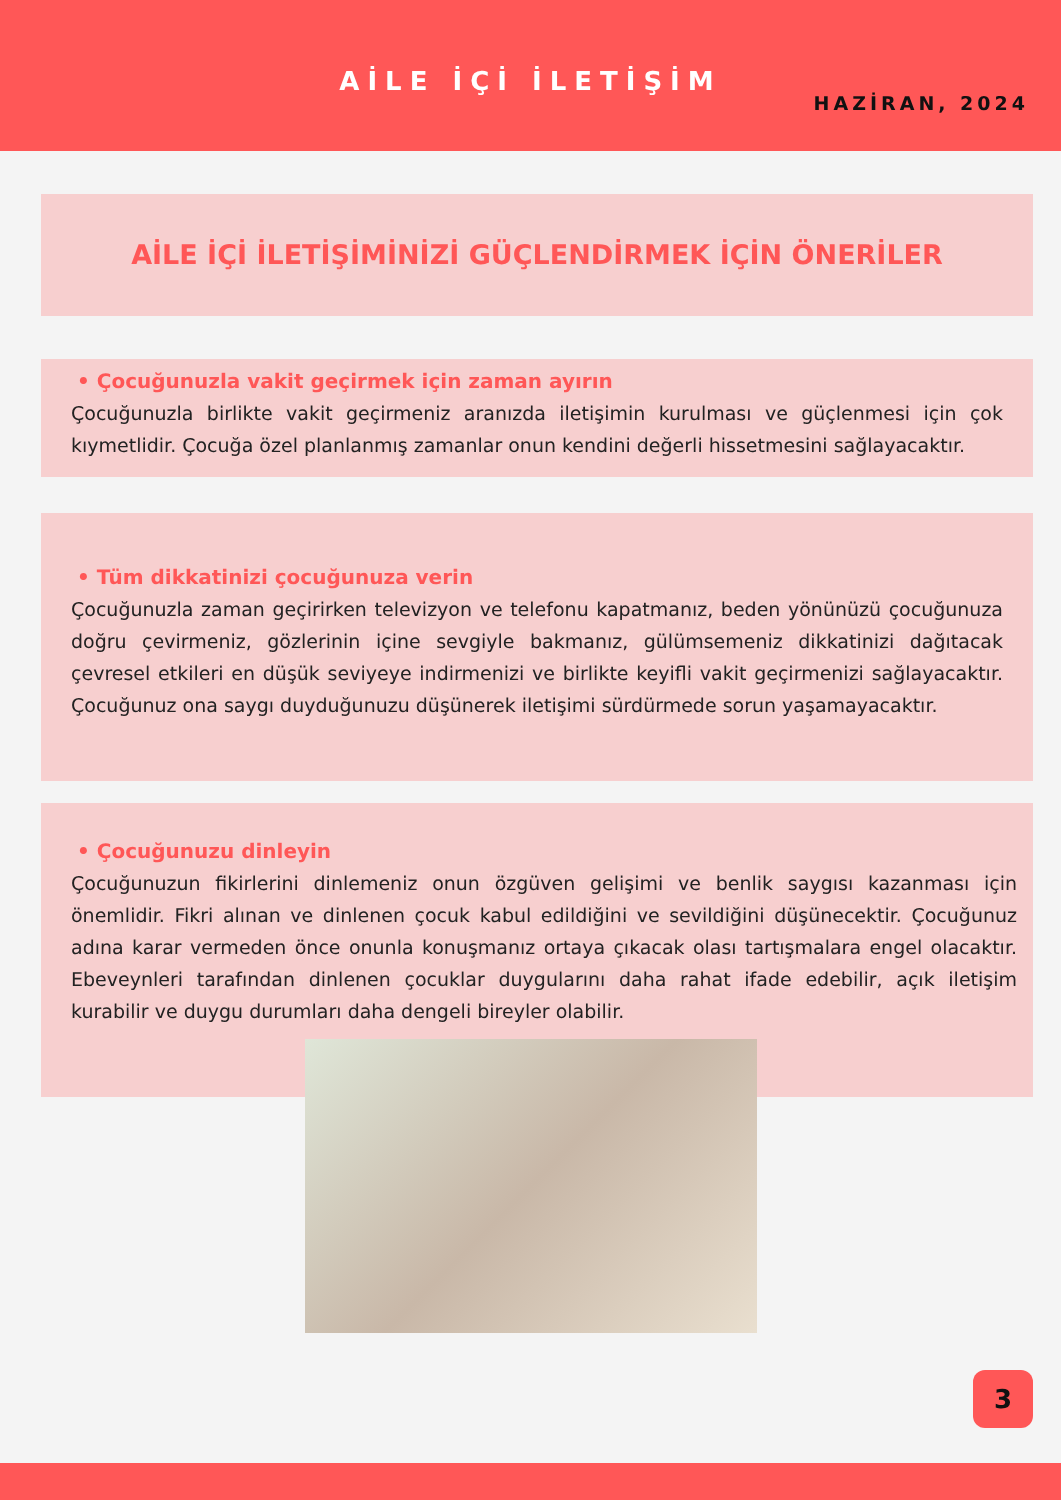AİLE İÇİ İLETİŞİM
HAZİRAN, 2024
AİLE İÇİ İLETİŞİMİNİZİ GÜÇLENDİRMEK İÇİN ÖNERİLER
• Çocuğunuzla vakit geçirmek için zaman ayırın
Çocuğunuzla birlikte vakit geçirmeniz aranızda iletişimin kurulması ve güçlenmesi için çok kıymetlidir. Çocuğa özel planlanmış zamanlar onun kendini değerli hissetmesini sağlayacaktır.
• Tüm dikkatinizi çocuğunuza verin
Çocuğunuzla zaman geçirirken televizyon ve telefonu kapatmanız, beden yönünüzü çocuğunuza doğru çevirmeniz, gözlerinin içine sevgiyle bakmanız, gülümsemeniz dikkatinizi dağıtacak çevresel etkileri en düşük seviyeye indirmenizi ve birlikte keyifli vakit geçirmenizi sağlayacaktır. Çocuğunuz ona saygı duyduğunuzu düşünerek iletişimi sürdürmede sorun yaşamayacaktır.
• Çocuğunuzu dinleyin
Çocuğunuzun fikirlerini dinlemeniz onun özgüven gelişimi ve benlik saygısı kazanması için önemlidir. Fikri alınan ve dinlenen çocuk kabul edildiğini ve sevildiğini düşünecektir. Çocuğunuz adına karar vermeden önce onunla konuşmanız ortaya çıkacak olası tartışmalara engel olacaktır. Ebeveynleri tarafından dinlenen çocuklar duygularını daha rahat ifade edebilir, açık iletişim kurabilir ve duygu durumları daha dengeli bireyler olabilir.
3